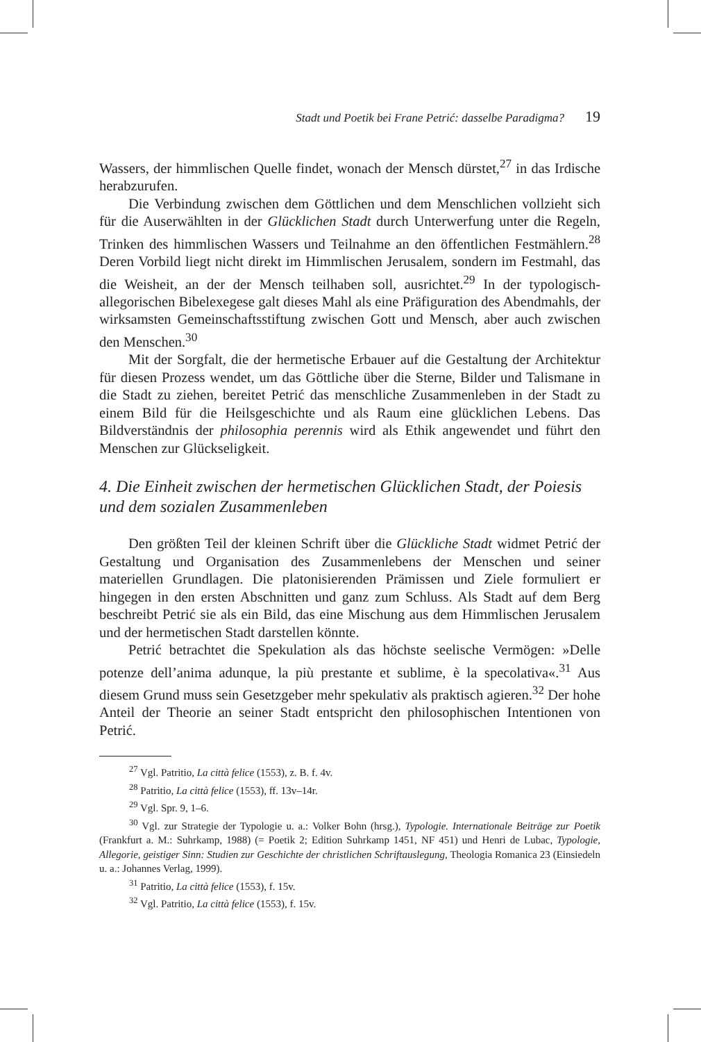Stadt und Poetik bei Frane Petrić: dasselbe Paradigma? 19
Wassers, der himmlischen Quelle findet, wonach der Mensch dürstet,<sup>27</sup> in das Irdische herabzurufen.
Die Verbindung zwischen dem Göttlichen und dem Menschlichen vollzieht sich für die Auserwählten in der Glücklichen Stadt durch Unterwerfung unter die Regeln, Trinken des himmlischen Wassers und Teilnahme an den öffentlichen Festmählern.<sup>28</sup> Deren Vorbild liegt nicht direkt im Himmlischen Jerusalem, sondern im Festmahl, das die Weisheit, an der der Mensch teilhaben soll, ausrichtet.<sup>29</sup> In der typologisch-allegorischen Bibelexegese galt dieses Mahl als eine Präfiguration des Abendmahls, der wirksamsten Gemeinschaftsstiftung zwischen Gott und Mensch, aber auch zwischen den Menschen.<sup>30</sup>
Mit der Sorgfalt, die der hermetische Erbauer auf die Gestaltung der Architektur für diesen Prozess wendet, um das Göttliche über die Sterne, Bilder und Talismane in die Stadt zu ziehen, bereitet Petrić das menschliche Zusammenleben in der Stadt zu einem Bild für die Heilsgeschichte und als Raum eine glücklichen Lebens. Das Bildverständnis der philosophia perennis wird als Ethik angewendet und führt den Menschen zur Glückseligkeit.
4. Die Einheit zwischen der hermetischen Glücklichen Stadt, der Poiesis und dem sozialen Zusammenleben
Den größten Teil der kleinen Schrift über die Glückliche Stadt widmet Petrić der Gestaltung und Organisation des Zusammenlebens der Menschen und seiner materiellen Grundlagen. Die platonisierenden Prämissen und Ziele formuliert er hingegen in den ersten Abschnitten und ganz zum Schluss. Als Stadt auf dem Berg beschreibt Petrić sie als ein Bild, das eine Mischung aus dem Himmlischen Jerusalem und der hermetischen Stadt darstellen könnte.
Petrić betrachtet die Spekulation als das höchste seelische Vermögen: »Delle potenze dell’anima adunque, la più prestante et sublime, è la specolativa«.<sup>31</sup> Aus diesem Grund muss sein Gesetzgeber mehr spekulativ als praktisch agieren.<sup>32</sup> Der hohe Anteil der Theorie an seiner Stadt entspricht den philosophischen Intentionen von Petrić.
<sup>27</sup> Vgl. Patritio, La città felice (1553), z. B. f. 4v.
<sup>28</sup> Patritio, La città felice (1553), ff. 13v–14r.
<sup>29</sup> Vgl. Spr. 9, 1–6.
<sup>30</sup> Vgl. zur Strategie der Typologie u. a.: Volker Bohn (hrsg.), Typologie. Internationale Beiträge zur Poetik (Frankfurt a. M.: Suhrkamp, 1988) (= Poetik 2; Edition Suhrkamp 1451, NF 451) und Henri de Lubac, Typologie, Allegorie, geistiger Sinn: Studien zur Geschichte der christlichen Schriftauslegung, Theologia Romanica 23 (Einsiedeln u. a.: Johannes Verlag, 1999).
<sup>31</sup> Patritio, La città felice (1553), f. 15v.
<sup>32</sup> Vgl. Patritio, La città felice (1553), f. 15v.